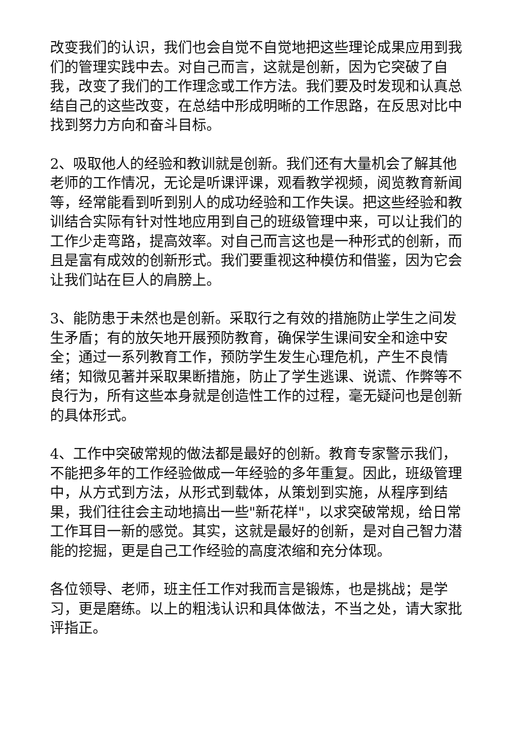改变我们的认识，我们也会自觉不自觉地把这些理论成果应用到我们的管理实践中去。对自己而言，这就是创新，因为它突破了自我，改变了我们的工作理念或工作方法。我们要及时发现和认真总结自己的这些改变，在总结中形成明晰的工作思路，在反思对比中找到努力方向和奋斗目标。
2、吸取他人的经验和教训就是创新。我们还有大量机会了解其他老师的工作情况，无论是听课评课，观看教学视频，阅览教育新闻等，经常能看到听到别人的成功经验和工作失误。把这些经验和教训结合实际有针对性地应用到自己的班级管理中来，可以让我们的工作少走弯路，提高效率。对自己而言这也是一种形式的创新，而且是富有成效的创新形式。我们要重视这种模仿和借鉴，因为它会让我们站在巨人的肩膀上。
3、能防患于未然也是创新。采取行之有效的措施防止学生之间发生矛盾；有的放矢地开展预防教育，确保学生课间安全和途中安全；通过一系列教育工作，预防学生发生心理危机，产生不良情绪；知微见著并采取果断措施，防止了学生逃课、说谎、作弊等不良行为，所有这些本身就是创造性工作的过程，毫无疑问也是创新的具体形式。
4、工作中突破常规的做法都是最好的创新。教育专家警示我们，不能把多年的工作经验做成一年经验的多年重复。因此，班级管理中，从方式到方法，从形式到载体，从策划到实施，从程序到结果，我们往往会主动地搞出一些"新花样"，以求突破常规，给日常工作耳目一新的感觉。其实，这就是最好的创新，是对自己智力潜能的挖掘，更是自己工作经验的高度浓缩和充分体现。
各位领导、老师，班主任工作对我而言是锻炼，也是挑战；是学习，更是磨练。以上的粗浅认识和具体做法，不当之处，请大家批评指正。